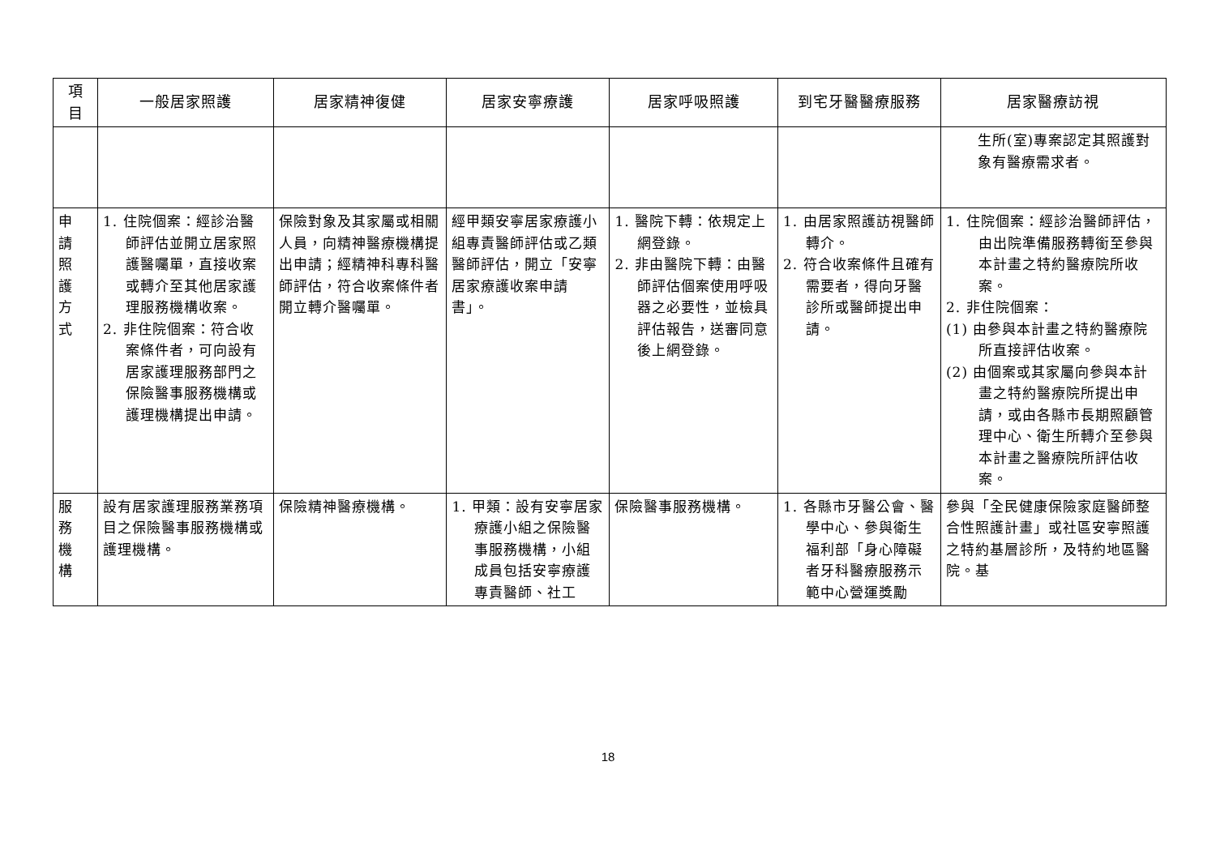| 項 目 | 一般居家照護 | 居家精神復健 | 居家安寧療護 | 居家呼吸照護 | 到宅牙醫醫療服務 | 居家醫療訪視 |
| --- | --- | --- | --- | --- | --- | --- |
| | | | | | | 生所(室)專案認定其照護對象有醫療需求者。 |
| 申 請 照 護 方 式 | 1. 住院個案：經診治醫師評估並開立居家照護醫囑單，直接收案或轉介至其他居家護理服務機構收案。 2. 非住院個案：符合收案條件者，可向設有居家護理服務部門之保險醫事服務機構或護理機構提出申請。 | 保險對象及其家屬或相關人員，向精神醫療機構提出申請；經精神科專科醫師評估，符合收案條件者開立轉介醫囑單。 | 經甲類安寧居家療護小組專責醫師評估或乙類醫師評估，開立「安寧居家療護收案申請書」。 | 1. 醫院下轉：依規定上網登錄。 2. 非由醫院下轉：由醫師評估個案使用呼吸器之必要性，並檢具評估報告，送審同意後上網登錄。 | 1. 由居家照護訪視醫師轉介。 2. 符合收案條件且確有需要者，得向牙醫診所或醫師提出申請。 | 1. 住院個案：經診治醫師評估，由出院準備服務轉銜至參與本計畫之特約醫療院所收案。 2. 非住院個案： (1) 由參與本計畫之特約醫療院所直接評估收案。 (2) 由個案或其家屬向參與本計畫之特約醫療院所提出申請，或由各縣市長期照顧管理中心、衛生所轉介至參與本計畫之醫療院所評估收案。 |
| 服 務 機 構 | 設有居家護理服務業務項目之保險醫事服務機構或護理機構。 | 保險精神醫療機構。 | 1. 甲類：設有安寧居家療護小組之保險醫事服務機構，小組成員包括安寧療護專責醫師、社工 | 保險醫事服務機構。 | 1. 各縣市牙醫公會、醫學中心、參與衛生福利部「身心障礙者牙科醫療服務示範中心營運獎勵 | 參與「全民健康保險家庭醫師整合性照護計畫」或社區安寧照護之特約基層診所，及特約地區醫院。基 |
18